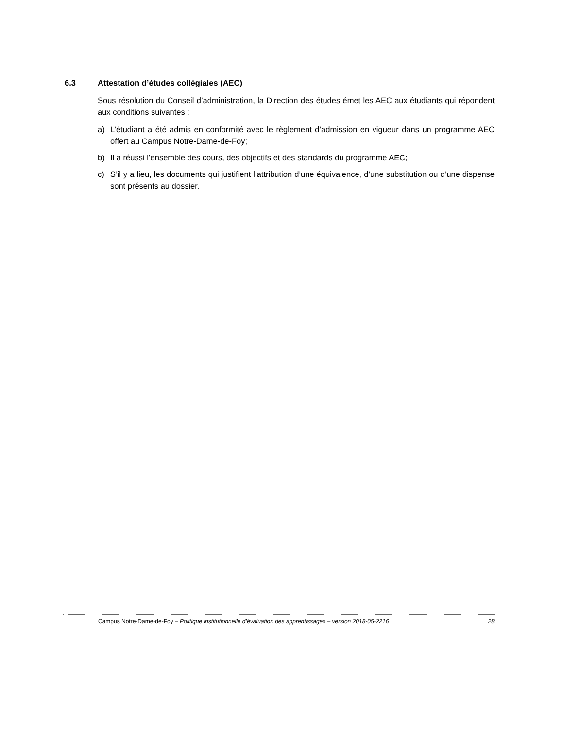6.3 Attestation d’études collégiales (AEC)
Sous résolution du Conseil d’administration, la Direction des études émet les AEC aux étudiants qui répondent aux conditions suivantes :
a) L’étudiant a été admis en conformité avec le règlement d’admission en vigueur dans un programme AEC offert au Campus Notre-Dame-de-Foy;
b) Il a réussi l’ensemble des cours, des objectifs et des standards du programme AEC;
c) S’il y a lieu, les documents qui justifient l’attribution d’une équivalence, d’une substitution ou d’une dispense sont présents au dossier.
Campus Notre-Dame-de-Foy – Politique institutionnelle d’évaluation des apprentissages – version 2018-05-2216 28